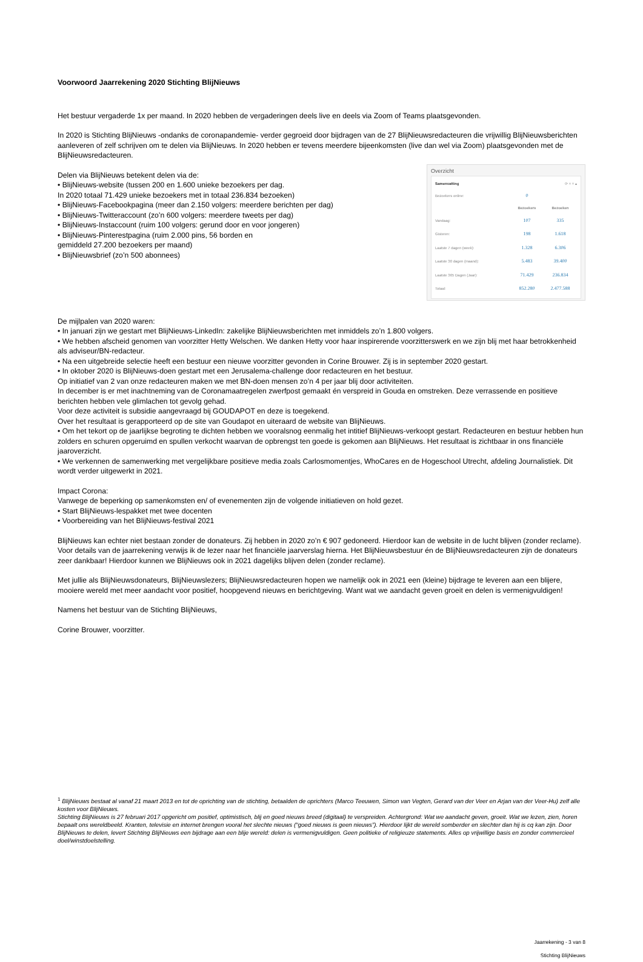Voorwoord Jaarrekening 2020 Stichting BlijNieuws
Het bestuur vergaderde 1x per maand. In 2020 hebben de vergaderingen deels live en deels via Zoom of Teams plaatsgevonden.
In 2020 is Stichting BlijNieuws -ondanks de coronapandemie- verder gegroeid door bijdragen van de 27 BlijNieuwsredacteuren die vrijwillig BlijNieuwsberichten aanleveren of zelf schrijven om te delen via BlijNieuws. In 2020 hebben er tevens meerdere bijeenkomsten (live dan wel via Zoom) plaatsgevonden met de BlijNieuwsredacteuren.
Delen via BlijNieuws betekent delen via de:
• BlijNieuws-website (tussen 200 en 1.600 unieke bezoekers per dag.
In 2020 totaal 71.429 unieke bezoekers met in totaal 236.834 bezoeken)
• BlijNieuws-Facebookpagina (meer dan 2.150 volgers: meerdere berichten per dag)
• BlijNieuws-Twitteraccount (zo’n 600 volgers: meerdere tweets per dag)
• BlijNieuws-Instaccount (ruim 100 volgers: gerund door en voor jongeren)
• BlijNieuws-Pinterestpagina (ruim 2.000 pins, 56 borden en
gemiddeld 27.200 bezoekers per maand)
• BlijNieuwsbrief (zo’n 500 abonnees)
Overzicht
Samenvatting ⟳ ˄ ˅ ▴
| Bezoekers online: | 0 | |
| | Bezoekers | Bezoeken |
| Vandaag: | 107 | 335 |
| Gisteren: | 198 | 1.618 |
| Laatste 7 dagen (week): | 1.328 | 6.306 |
| Laatste 30 dagen (maand): | 5.483 | 39.400 |
| Laatste 365 Dagen (Jaar): | 71.429 | 236.834 |
| Totaal: | 852.280 | 2.477.588 |
De mijlpalen van 2020 waren:
• In januari zijn we gestart met BlijNieuws-LinkedIn: zakelijke BlijNieuwsberichten met inmiddels zo’n 1.800 volgers.
• We hebben afscheid genomen van voorzitter Hetty Welschen. We danken Hetty voor haar inspirerende voorzitterswerk en we zijn blij met haar betrokkenheid als adviseur/BN-redacteur.
• Na een uitgebreide selectie heeft een bestuur een nieuwe voorzitter gevonden in Corine Brouwer. Zij is in september 2020 gestart.
• In oktober 2020 is BlijNieuws-doen gestart met een Jerusalema-challenge door redacteuren en het bestuur.
Op initiatief van 2 van onze redacteuren maken we met BN-doen mensen zo’n 4 per jaar blij door activiteiten.
In december is er met inachtneming van de Coronamaatregelen zwerfpost gemaakt én verspreid in Gouda en omstreken. Deze verrassende en positieve berichten hebben vele glimlachen tot gevolg gehad.
Voor deze activiteit is subsidie aangevraagd bij GOUDAPOT en deze is toegekend.
Over het resultaat is gerapporteerd op de site van Goudapot en uiteraard de website van BlijNieuws.
• Om het tekort op de jaarlijkse begroting te dichten hebben we vooralsnog eenmalig het intitief BlijNieuws-verkoopt gestart. Redacteuren en bestuur hebben hun zolders en schuren opgeruimd en spullen verkocht waarvan de opbrengst ten goede is gekomen aan BlijNieuws. Het resultaat is zichtbaar in ons financiële jaaroverzicht.
• We verkennen de samenwerking met vergelijkbare positieve media zoals Carlosmomentjes, WhoCares en de Hogeschool Utrecht, afdeling Journalistiek. Dit wordt verder uitgewerkt in 2021.
Impact Corona:
Vanwege de beperking op samenkomsten en/ of evenementen zijn de volgende initiatieven on hold gezet.
• Start BlijNieuws-lespakket met twee docenten
• Voorbereiding van het BlijNieuws-festival 2021
BlijNieuws kan echter niet bestaan zonder de donateurs. Zij hebben in 2020 zo’n € 907 gedoneerd. Hierdoor kan de website in de lucht blijven (zonder reclame). Voor details van de jaarrekening verwijs ik de lezer naar het financiële jaarverslag hierna. Het BlijNieuwsbestuur én de BlijNieuwsredacteuren zijn de donateurs zeer dankbaar! Hierdoor kunnen we BlijNieuws ook in 2021 dagelijks blijven delen (zonder reclame).
Met jullie als BlijNieuwsdonateurs, BlijNieuwslezers; BlijNieuwsredacteuren hopen we namelijk ook in 2021 een (kleine) bijdrage te leveren aan een blijere, mooiere wereld met meer aandacht voor positief, hoopgevend nieuws en berichtgeving. Want wat we aandacht geven groeit en delen is vermenigvuldigen!
Namens het bestuur van de Stichting BlijNieuws,
Corine Brouwer, voorzitter.
<sup>1</sup> BlijNieuws bestaat al vanaf 21 maart 2013 en tot de oprichting van de stichting, betaalden de oprichters (Marco Teeuwen, Simon van Vegten, Gerard van der Veer en Arjan van der Veer-Hu) zelf alle kosten voor BlijNieuws.
Stichting BlijNieuws is 27 februari 2017 opgericht om positief, optimistisch, blij en goed nieuws breed (digitaal) te verspreiden. Achtergrond: Wat we aandacht geven, groeit. Wat we lezen, zien, horen bepaalt ons wereldbeeld. Kranten, televisie en internet brengen vooral het slechte nieuws (“goed nieuws is geen nieuws”). Hierdoor lijkt de wereld somberder en slechter dan hij is cq kan zijn. Door BlijNieuws te delen, levert Stichting BlijNieuws een bijdrage aan een blije wereld: delen is vermenigvuldigen. Geen politieke of religieuze statements. Alles op vrijwillige basis en zonder commercieel doel/winstdoelstelling.
Jaarrekening - 3 van 8
Stichting BlijNieuws